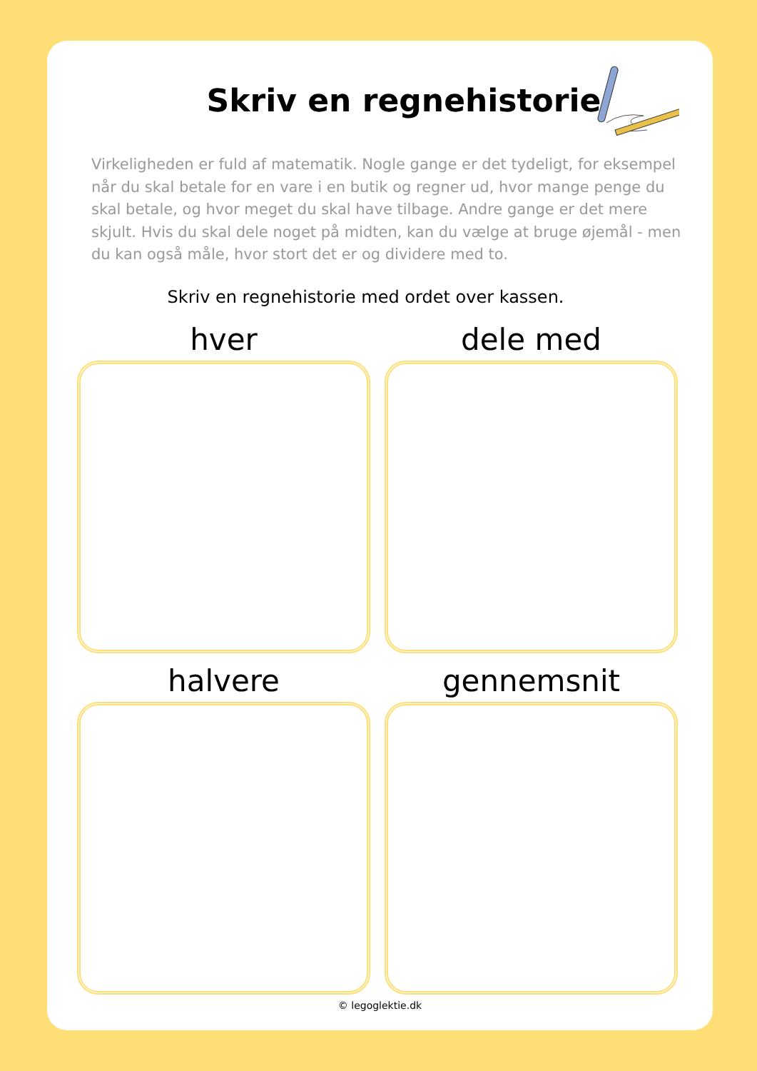Skriv en regnehistorie
Virkeligheden er fuld af matematik. Nogle gange er det tydeligt, for eksempel når du skal betale for en vare i en butik og regner ud, hvor mange penge du skal betale, og hvor meget du skal have tilbage. Andre gange er det mere skjult. Hvis du skal dele noget på midten, kan du vælge at bruge øjemål - men du kan også måle, hvor stort det er og dividere med to.
Skriv en regnehistorie med ordet over kassen.
hver
dele med
halvere
gennemsnit
© legoglektie.dk